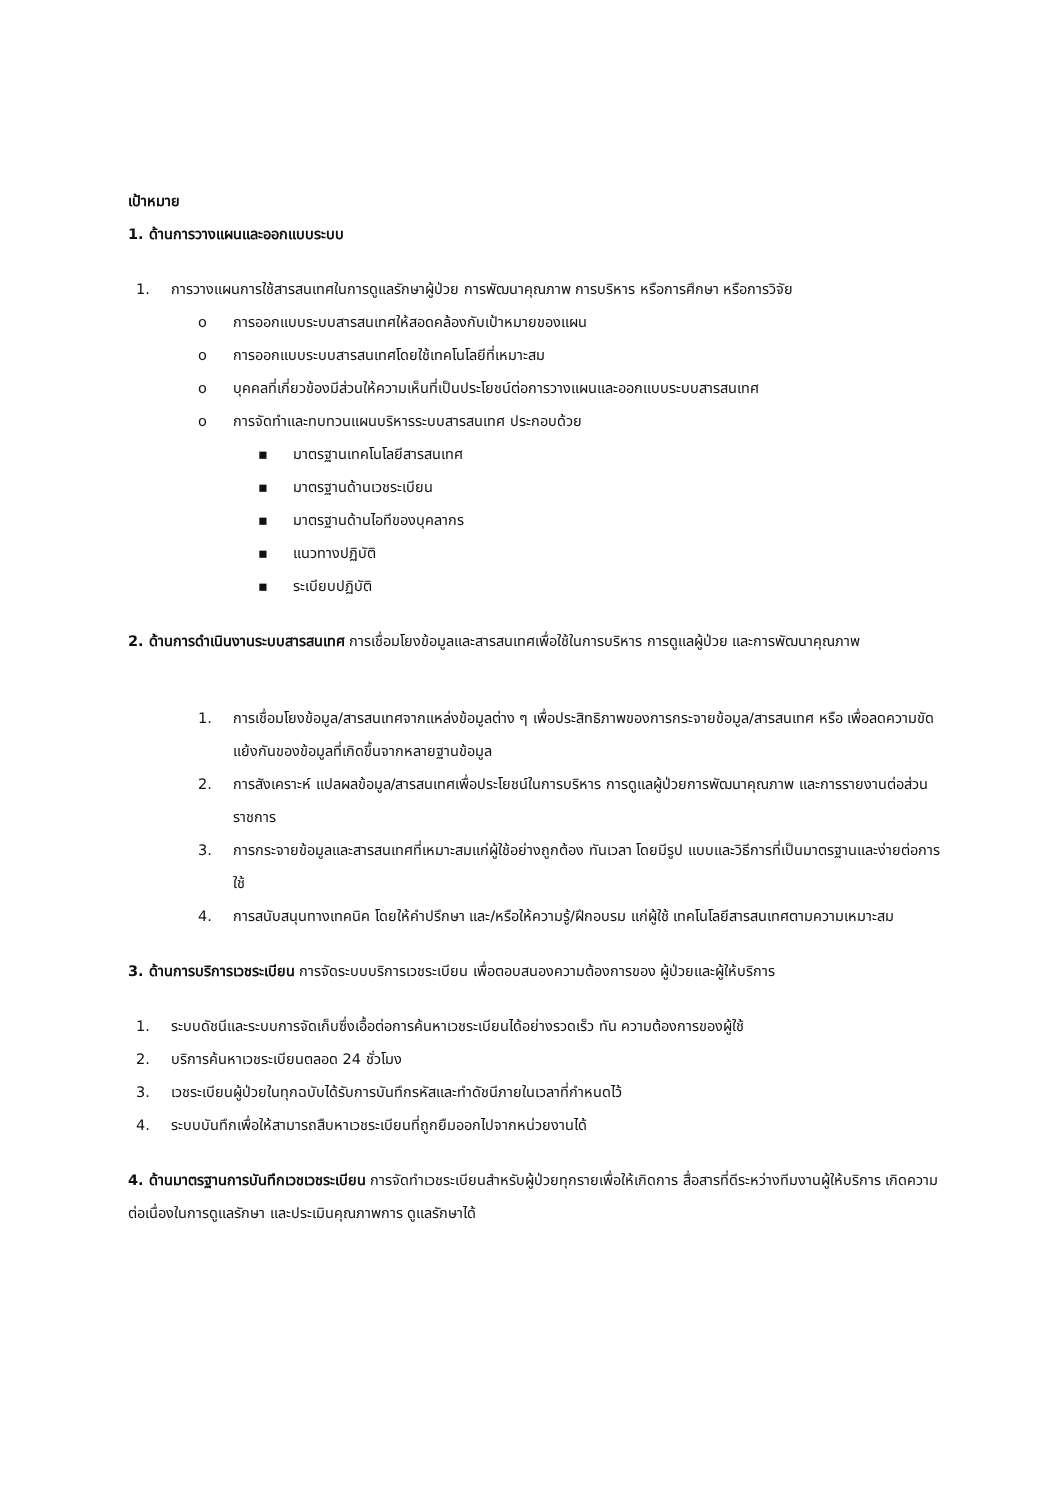เป้าหมาย
1. ด้านการวางแผนและออกแบบระบบ
1. การวางแผนการใช้สารสนเทศในการดูแลรักษาผู้ป่วย การพัฒนาคุณภาพ การบริหาร หรือการศึกษา หรือการวิจัย
o การออกแบบระบบสารสนเทศให้สอดคล้องกับเป้าหมายของแผน
o การออกแบบระบบสารสนเทศโดยใช้เทคโนโลยีที่เหมาะสม
o บุคคลที่เกี่ยวข้องมีส่วนให้ความเห็นที่เป็นประโยชน์ต่อการวางแผนและออกแบบระบบสารสนเทศ
o การจัดทำและทบทวนแผนบริหารระบบสารสนเทศ ประกอบด้วย
▪ มาตรฐานเทคโนโลยีสารสนเทศ
▪ มาตรฐานด้านเวชระเบียน
▪ มาตรฐานด้านไอทีของบุคลากร
▪ แนวทางปฏิบัติ
▪ ระเบียบปฏิบัติ
2. ด้านการดำเนินงานระบบสารสนเทศ การเชื่อมโยงข้อมูลและสารสนเทศเพื่อใช้ในการบริหาร การดูแลผู้ป่วย และการพัฒนาคุณภาพ
1. การเชื่อมโยงข้อมูล/สารสนเทศจากแหล่งข้อมูลต่าง ๆ เพื่อประสิทธิภาพของการกระจายข้อมูล/สารสนเทศ หรือ เพื่อลดความขัดแย้งกันของข้อมูลที่เกิดขึ้นจากหลายฐานข้อมูล
2. การสังเคราะห์ แปลผลข้อมูล/สารสนเทศเพื่อประโยชน์ในการบริหาร การดูแลผู้ป่วยการพัฒนาคุณภาพ และการรายงานต่อส่วนราชการ
3. การกระจายข้อมูลและสารสนเทศที่เหมาะสมแก่ผู้ใช้อย่างถูกต้อง ทันเวลา โดยมีรูป แบบและวิธีการที่เป็นมาตรฐานและง่ายต่อการใช้
4. การสนับสนุนทางเทคนิค โดยให้คำปรึกษา และ/หรือให้ความรู้/ฝึกอบรม แก่ผู้ใช้ เทคโนโลยีสารสนเทศตามความเหมาะสม
3. ด้านการบริการเวชระเบียน การจัดระบบบริการเวชระเบียน เพื่อตอบสนองความต้องการของ ผู้ป่วยและผู้ให้บริการ
1. ระบบดัชนีและระบบการจัดเก็บซึ่งเอื้อต่อการค้นหาเวชระเบียนได้อย่างรวดเร็ว ทัน ความต้องการของผู้ใช้
2. บริการค้นหาเวชระเบียนตลอด 24 ชั่วโมง
3. เวชระเบียนผู้ป่วยในทุกฉบับได้รับการบันทึกรหัสและทำดัชนีภายในเวลาที่กำหนดไว้
4. ระบบบันทึกเพื่อให้สามารถสืบหาเวชระเบียนที่ถูกยืมออกไปจากหน่วยงานได้
4. ด้านมาตรฐานการบันทึกเวชเวชระเบียน การจัดทำเวชระเบียนสำหรับผู้ป่วยทุกรายเพื่อให้เกิดการ สื่อสารที่ดีระหว่างทีมงานผู้ให้บริการ เกิดความต่อเนื่องในการดูแลรักษา และประเมินคุณภาพการ ดูแลรักษาได้